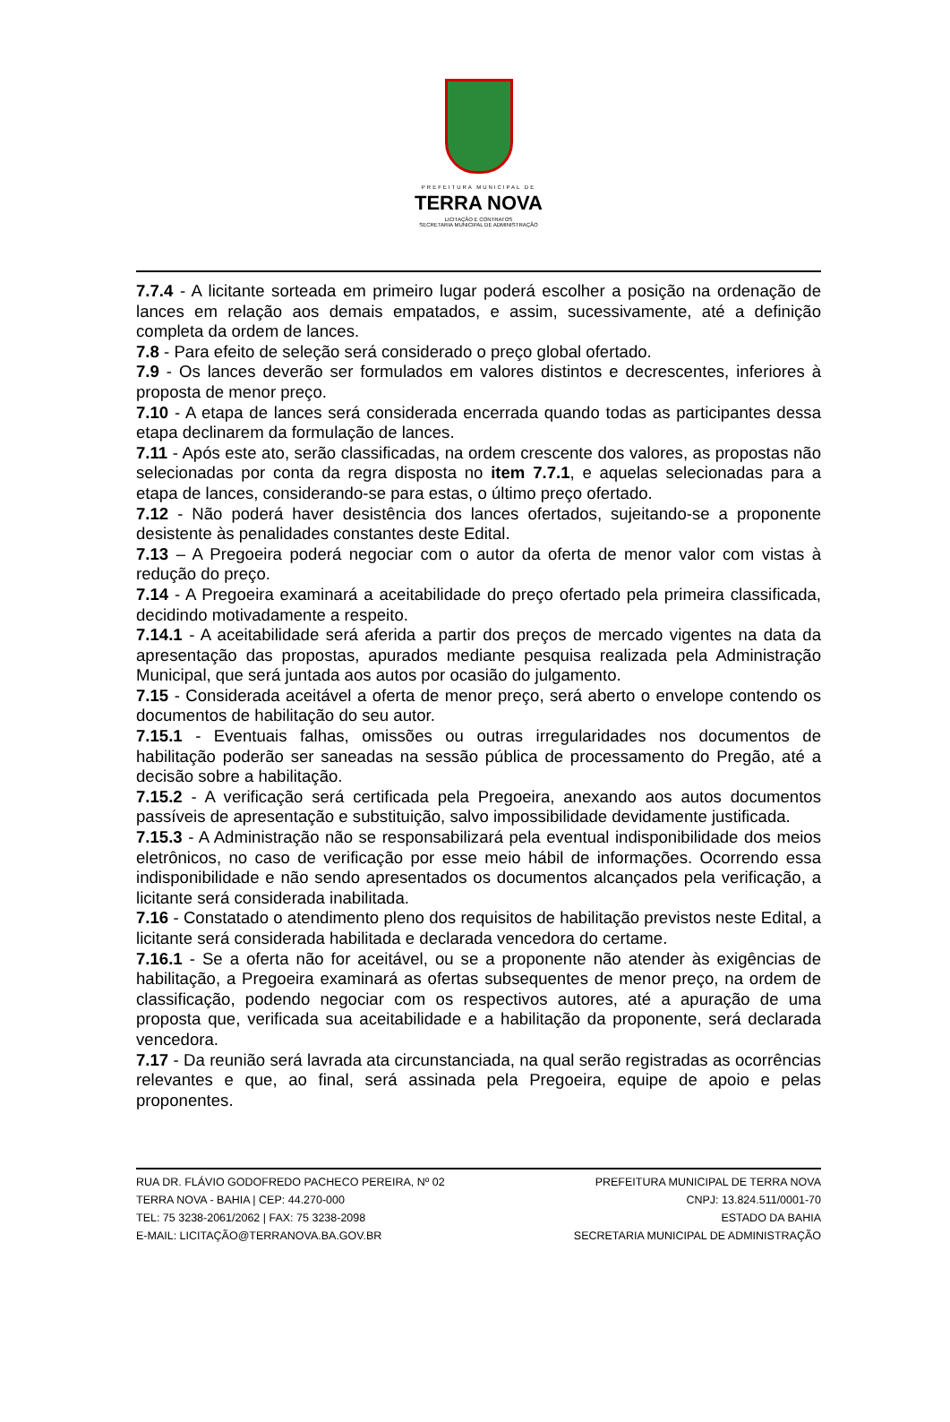PREFEITURA MUNICIPAL DE
TERRA NOVA
LICITAÇÃO E CONTRATOS
SECRETARIA MUNICIPAL DE ADMINISTRAÇÃO
7.7.4 - A licitante sorteada em primeiro lugar poderá escolher a posição na ordenação de lances em relação aos demais empatados, e assim, sucessivamente, até a definição completa da ordem de lances.
7.8 - Para efeito de seleção será considerado o preço global ofertado.
7.9 - Os lances deverão ser formulados em valores distintos e decrescentes, inferiores à proposta de menor preço.
7.10 - A etapa de lances será considerada encerrada quando todas as participantes dessa etapa declinarem da formulação de lances.
7.11 - Após este ato, serão classificadas, na ordem crescente dos valores, as propostas não selecionadas por conta da regra disposta no item 7.7.1, e aquelas selecionadas para a etapa de lances, considerando-se para estas, o último preço ofertado.
7.12 - Não poderá haver desistência dos lances ofertados, sujeitando-se a proponente desistente às penalidades constantes deste Edital.
7.13 – A Pregoeira poderá negociar com o autor da oferta de menor valor com vistas à redução do preço.
7.14 - A Pregoeira examinará a aceitabilidade do preço ofertado pela primeira classificada, decidindo motivadamente a respeito.
7.14.1 - A aceitabilidade será aferida a partir dos preços de mercado vigentes na data da apresentação das propostas, apurados mediante pesquisa realizada pela Administração Municipal, que será juntada aos autos por ocasião do julgamento.
7.15 - Considerada aceitável a oferta de menor preço, será aberto o envelope contendo os documentos de habilitação do seu autor.
7.15.1 - Eventuais falhas, omissões ou outras irregularidades nos documentos de habilitação poderão ser saneadas na sessão pública de processamento do Pregão, até a decisão sobre a habilitação.
7.15.2 - A verificação será certificada pela Pregoeira, anexando aos autos documentos passíveis de apresentação e substituição, salvo impossibilidade devidamente justificada.
7.15.3 - A Administração não se responsabilizará pela eventual indisponibilidade dos meios eletrônicos, no caso de verificação por esse meio hábil de informações. Ocorrendo essa indisponibilidade e não sendo apresentados os documentos alcançados pela verificação, a licitante será considerada inabilitada.
7.16 - Constatado o atendimento pleno dos requisitos de habilitação previstos neste Edital, a licitante será considerada habilitada e declarada vencedora do certame.
7.16.1 - Se a oferta não for aceitável, ou se a proponente não atender às exigências de habilitação, a Pregoeira examinará as ofertas subsequentes de menor preço, na ordem de classificação, podendo negociar com os respectivos autores, até a apuração de uma proposta que, verificada sua aceitabilidade e a habilitação da proponente, será declarada vencedora.
7.17 - Da reunião será lavrada ata circunstanciada, na qual serão registradas as ocorrências relevantes e que, ao final, será assinada pela Pregoeira, equipe de apoio e pelas proponentes.
RUA DR. FLÁVIO GODOFREDO PACHECO PEREIRA, Nº 02
TERRA NOVA - BAHIA | CEP: 44.270-000
TEL: 75 3238-2061/2062 | FAX: 75 3238-2098
E-MAIL: LICITAÇÃO@TERRANOVA.BA.GOV.BR
PREFEITURA MUNICIPAL DE TERRA NOVA
CNPJ: 13.824.511/0001-70
ESTADO DA BAHIA
SECRETARIA MUNICIPAL DE ADMINISTRAÇÃO